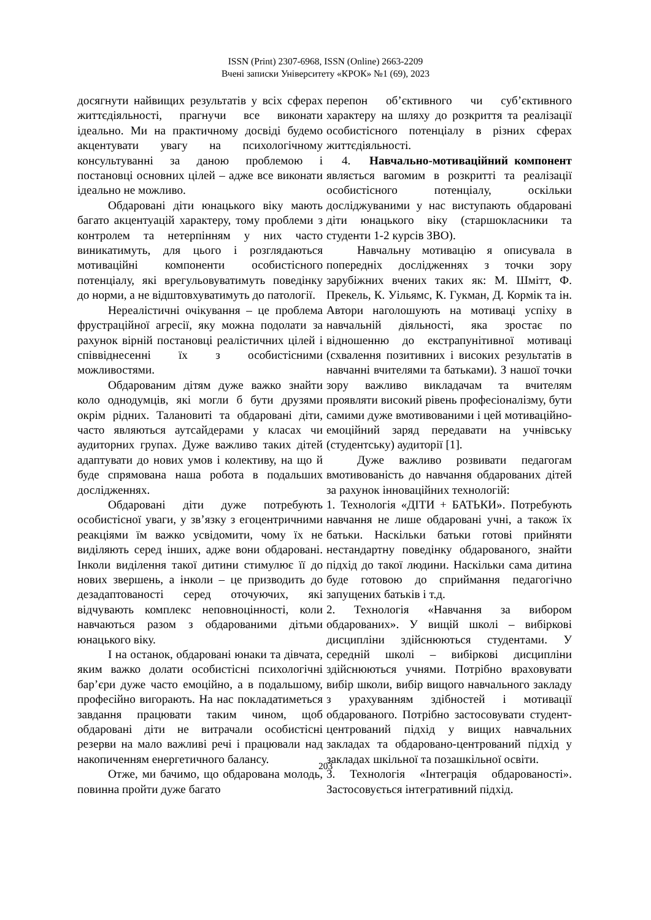ISSN (Print) 2307-6968, ISSN (Online) 2663-2209
Вчені записки Університету «КРОК» №1 (69), 2023
досягнути найвищих результатів у всіх сферах життєдіяльності, прагнучи все виконати ідеально. Ми на практичному досвіді будемо акцентувати увагу на психологічному консультуванні за даною проблемою і постановці основних цілей – адже все виконати ідеально не можливо.
Обдаровані діти юнацького віку мають багато акцентуацій характеру, тому проблеми з контролем та нетерпінням у них часто виникатимуть, для цього і розглядаються мотиваційні компоненти особистісного потенціалу, які врегульовуватимуть поведінку до норми, а не відштовхуватимуть до патології.
Нереалістичні очікування – це проблема фрустраційної агресії, яку можна подолати за рахунок вірній постановці реалістичних цілей і співвіднесенні їх з особистісними можливостями.
Обдарованим дітям дуже важко знайти коло однодумців, які могли б бути друзями окрім рідних. Талановиті та обдаровані діти, часто являються аутсайдерами у класах чи аудиторних групах. Дуже важливо таких дітей адаптувати до нових умов і колективу, на що й буде спрямована наша робота в подальших дослідженнях.
Обдаровані діти дуже потребують особистісної уваги, у зв’язку з егоцентричними реакціями їм важко усвідомити, чому їх не виділяють серед інших, адже вони обдаровані. Інколи виділення такої дитини стимулює її до нових звершень, а інколи – це призводить до дезадаптованості серед оточуючих, які відчувають комплекс неповноцінності, коли навчаються разом з обдарованими дітьми юнацького віку.
І на останок, обдаровані юнаки та дівчата, яким важко долати особистісні психологічні бар’єри дуже часто емоційно, а в подальшому, професійно вигорають. На нас покладатиметься завдання працювати таким чином, щоб обдаровані діти не витрачали особистісні резерви на мало важливі речі і працювали над накопиченням енергетичного балансу.
Отже, ми бачимо, що обдарована молодь, повинна пройти дуже багато
перепон об’єктивного чи суб’єктивного характеру на шляху до розкриття та реалізації особистісного потенціалу в різних сферах життєдіяльності.
4. Навчально-мотиваційний компонент являється вагомим в розкритті та реалізації особистісного потенціалу, оскільки досліджуваними у нас виступають обдаровані діти юнацького віку (старшокласники та студенти 1-2 курсів ЗВО).
Навчальну мотивацію я описувала в попередніх дослідженнях з точки зору зарубіжних вчених таких як: М. Шмітт, Ф. Прекель, К. Уільямс, К. Гукман, Д. Кормік та ін. Автори наголошують на мотиваці успіху в навчальній діяльності, яка зростає по відношенню до екстрапунітивної мотиваці (схвалення позитивних і високих результатів в навчанні вчителями та батьками). З нашої точки зору важливо викладачам та вчителям проявляти високий рівень професіоналізму, бути самими дуже вмотивованими і цей мотиваційно-емоційний заряд передавати на учнівську (студентську) аудиторії [1].
Дуже важливо розвивати педагогам вмотивованість до навчання обдарованих дітей за рахунок інноваційних технологій:
1. Технологія «ДІТИ + БАТЬКИ». Потребують навчання не лише обдаровані учні, а також їх батьки. Наскільки батьки готові прийняти нестандартну поведінку обдарованого, знайти підхід до такої людини. Наскільки сама дитина буде готовою до сприймання педагогічно запущених батьків і т.д.
2. Технологія «Навчання за вибором обдарованих». У вищій школі – вибіркові дисципліни здійснюються студентами. У середній школі – вибіркові дисципліни здійснюються учнями. Потрібно враховувати вибір школи, вибір вищого навчального закладу з урахуванням здібностей і мотивації обдарованого. Потрібно застосовувати студент-центрований підхід у вищих навчальних закладах та обдаровано-центрований підхід у закладах шкільної та позашкільної освіти.
3. Технологія «Інтеграція обдарованості». Застосовується інтегративний підхід.
203